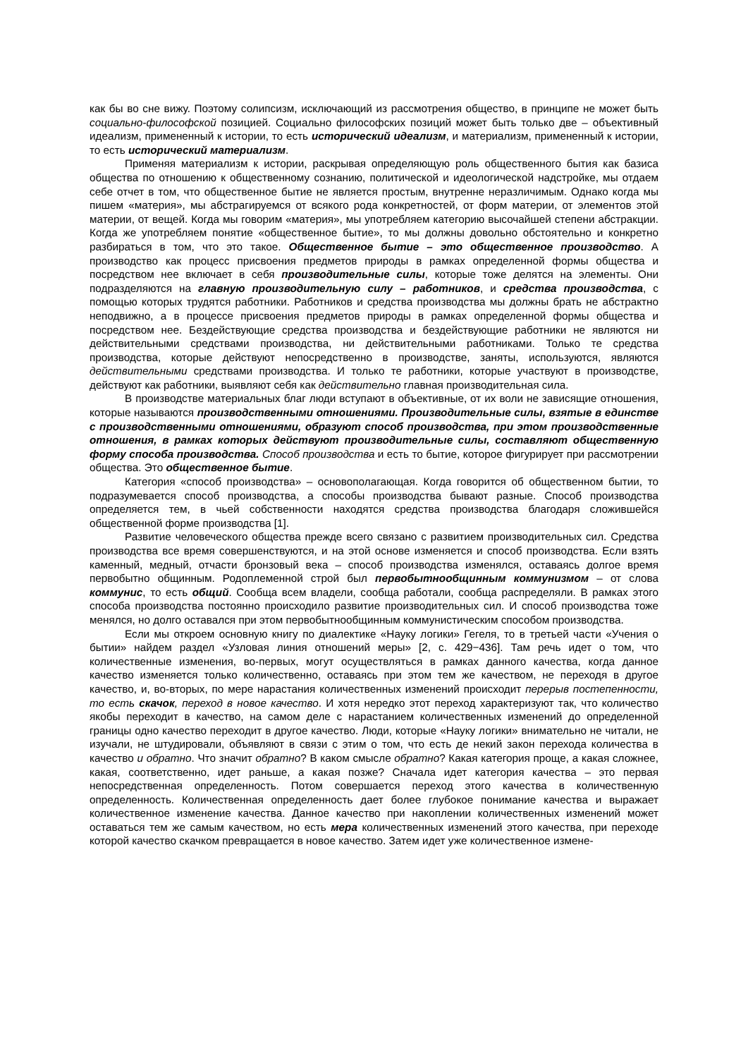как бы во сне вижу. Поэтому солипсизм, исключающий из рассмотрения общество, в принципе не может быть социально-философской позицией. Социально философских позиций может быть только две – объективный идеализм, примененный к истории, то есть исторический идеализм, и материализм, примененный к истории, то есть исторический материализм.
Применяя материализм к истории, раскрывая определяющую роль общественного бытия как базиса общества по отношению к общественному сознанию, политической и идеологической надстройке, мы отдаем себе отчет в том, что общественное бытие не является простым, внутренне неразличимым. Однако когда мы пишем «материя», мы абстрагируемся от всякого рода конкретностей, от форм материи, от элементов этой материи, от вещей. Когда мы говорим «материя», мы употребляем категорию высочайшей степени абстракции. Когда же употребляем понятие «общественное бытие», то мы должны довольно обстоятельно и конкретно разбираться в том, что это такое. Общественное бытие – это общественное производство. А производство как процесс присвоения предметов природы в рамках определенной формы общества и посредством нее включает в себя производительные силы, которые тоже делятся на элементы. Они подразделяются на главную производительную силу – работников, и средства производства, с помощью которых трудятся работники. Работников и средства производства мы должны брать не абстрактно неподвижно, а в процессе присвоения предметов природы в рамках определенной формы общества и посредством нее. Бездействующие средства производства и бездействующие работники не являются ни действительными средствами производства, ни действительными работниками. Только те средства производства, которые действуют непосредственно в производстве, заняты, используются, являются действительными средствами производства. И только те работники, которые участвуют в производстве, действуют как работники, выявляют себя как действительно главная производительная сила.
В производстве материальных благ люди вступают в объективные, от их воли не зависящие отношения, которые называются производственными отношениями. Производительные силы, взятые в единстве с производственными отношениями, образуют способ производства, при этом производственные отношения, в рамках которых действуют производительные силы, составляют общественную форму способа производства. Способ производства и есть то бытие, которое фигурирует при рассмотрении общества. Это общественное бытие.
Категория «способ производства» – основополагающая. Когда говорится об общественном бытии, то подразумевается способ производства, а способы производства бывают разные. Способ производства определяется тем, в чьей собственности находятся средства производства благодаря сложившейся общественной форме производства [1].
Развитие человеческого общества прежде всего связано с развитием производительных сил. Средства производства все время совершенствуются, и на этой основе изменяется и способ производства. Если взять каменный, медный, отчасти бронзовый века – способ производства изменялся, оставаясь долгое время первобытно общинным. Родоплеменной строй был первобытнообщинным коммунизмом – от слова коммунис, то есть общий. Сообща всем владели, сообща работали, сообща распределяли. В рамках этого способа производства постоянно происходило развитие производительных сил. И способ производства тоже менялся, но долго оставался при этом первобытнообщинным коммунистическим способом производства.
Если мы откроем основную книгу по диалектике «Науку логики» Гегеля, то в третьей части «Учения о бытии» найдем раздел «Узловая линия отношений меры» [2, с. 429−436]. Там речь идет о том, что количественные изменения, во-первых, могут осуществляться в рамках данного качества, когда данное качество изменяется только количественно, оставаясь при этом тем же качеством, не переходя в другое качество, и, во-вторых, по мере нарастания количественных изменений происходит перерыв постепенности, то есть скачок, переход в новое качество. И хотя нередко этот переход характеризуют так, что количество якобы переходит в качество, на самом деле с нарастанием количественных изменений до определенной границы одно качество переходит в другое качество. Люди, которые «Науку логики» внимательно не читали, не изучали, не штудировали, объявляют в связи с этим о том, что есть де некий закон перехода количества в качество и обратно. Что значит обратно? В каком смысле обратно? Какая категория проще, а какая сложнее, какая, соответственно, идет раньше, а какая позже? Сначала идет категория качества – это первая непосредственная определенность. Потом совершается переход этого качества в количественную определенность. Количественная определенность дает более глубокое понимание качества и выражает количественное изменение качества. Данное качество при накоплении количественных изменений может оставаться тем же самым качеством, но есть мера количественных изменений этого качества, при переходе которой качество скачком превращается в новое качество. Затем идет уже количественное измене-